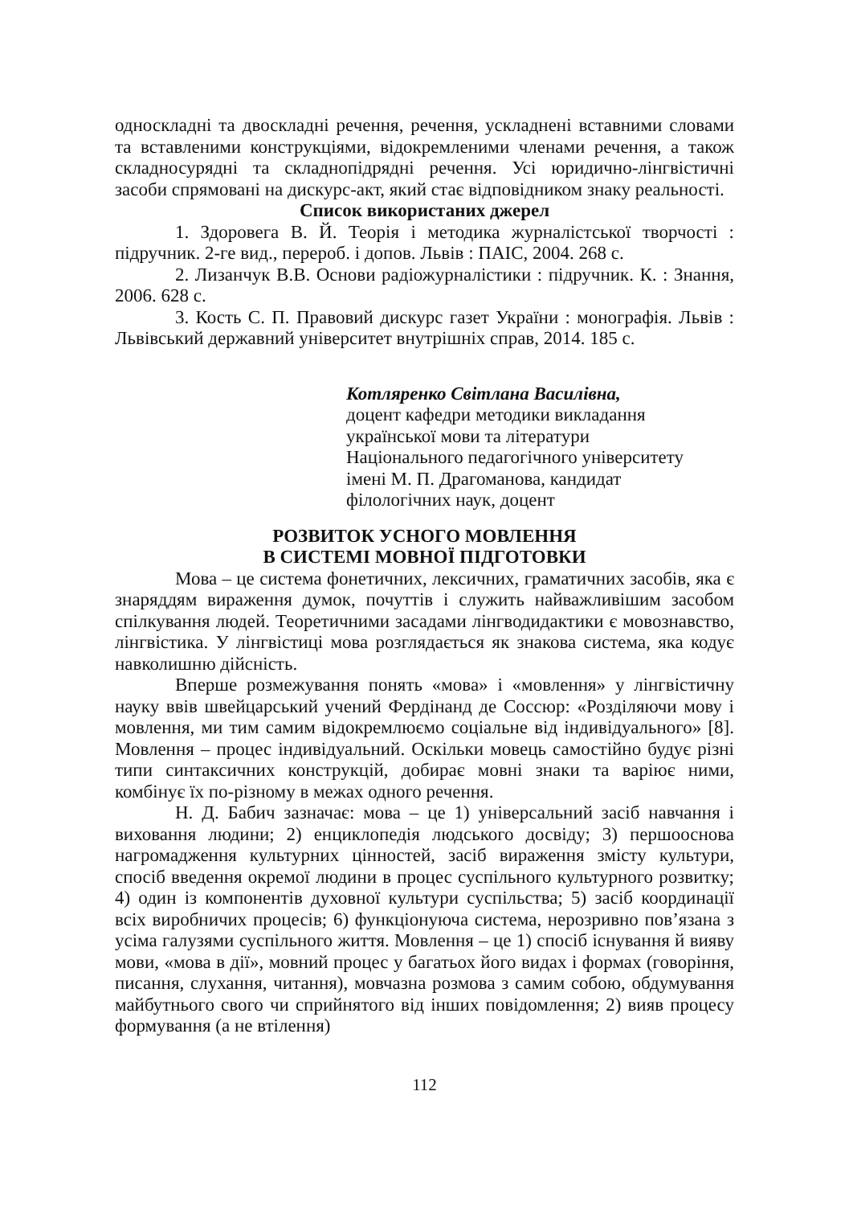односкладні та двоскладні речення, речення, ускладнені вставними словами та вставленими конструкціями, відокремленими членами речення, а також складносурядні та складнопідрядні речення. Усі юридично-лінгвістичні засоби спрямовані на дискурс-акт, який стає відповідником знаку реальності.
Список використаних джерел
1. Здоровега В. Й. Теорія і методика журналістської творчості : підручник. 2-ге вид., перероб. і допов. Львів : ПАІС, 2004. 268 с.
2. Лизанчук В.В. Основи радіожурналістики : підручник. К. : Знання, 2006. 628 с.
3. Кость С. П. Правовий дискурс газет України : монографія. Львів : Львівський державний університет внутрішніх справ, 2014. 185 с.
Котляренко Світлана Василівна,
доцент кафедри методики викладання
української мови та літератури
Національного педагогічного університету
імені М. П. Драгоманова, кандидат
філологічних наук, доцент
РОЗВИТОК УСНОГО МОВЛЕННЯ
В СИСТЕМІ МОВНОЇ ПІДГОТОВКИ
Мова – це система фонетичних, лексичних, граматичних засобів, яка є знаряддям вираження думок, почуттів і служить найважливішим засобом спілкування людей. Теоретичними засадами лінгводидактики є мовознавство, лінгвістика. У лінгвістиці мова розглядається як знакова система, яка кодує навколишню дійсність.
Вперше розмежування понять «мова» і «мовлення» у лінгвістичну науку ввів швейцарський учений Фердінанд де Соссюр: «Розділяючи мову і мовлення, ми тим самим відокремлюємо соціальне від індивідуального» [8]. Мовлення – процес індивідуальний. Оскільки мовець самостійно будує різні типи синтаксичних конструкцій, добирає мовні знаки та варіює ними, комбінує їх по-різному в межах одного речення.
Н. Д. Бабич зазначає: мова – це 1) універсальний засіб навчання і виховання людини; 2) енциклопедія людського досвіду; 3) першооснова нагромадження культурних цінностей, засіб вираження змісту культури, спосіб введення окремої людини в процес суспільного культурного розвитку; 4) один із компонентів духовної культури суспільства; 5) засіб координації всіх виробничих процесів; 6) функціонуюча система, нерозривно пов’язана з усіма галузями суспільного життя. Мовлення – це 1) спосіб існування й вияву мови, «мова в дії», мовний процес у багатьох його видах і формах (говоріння, писання, слухання, читання), мовчазна розмова з самим собою, обдумування майбутнього свого чи сприйнятого від інших повідомлення; 2) вияв процесу формування (а не втілення)
112